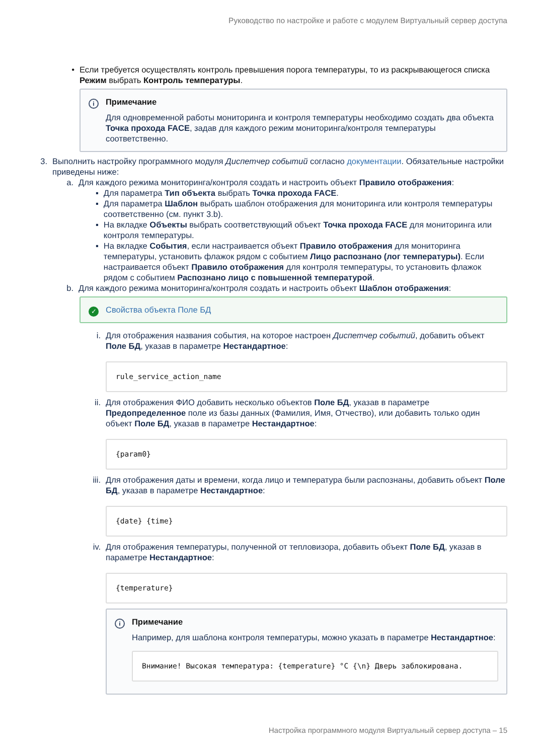Руководство по настройке и работе с модулем Виртуальный сервер доступа
• Если требуется осуществлять контроль превышения порога температуры, то из раскрывающегося списка Режим выбрать Контроль температуры.
i
Примечание
Для одновременной работы мониторинга и контроля температуры необходимо создать два объекта Точка прохода FACE, задав для каждого режим мониторинга/контроля температуры соответственно.
3.
Выполнить настройку программного модуля Диспетчер событий согласно документации. Обязательные настройки приведены ниже:
a.
Для каждого режима мониторинга/контроля создать и настроить объект Правило отображения:
▪ Для параметра Тип объекта выбрать Точка прохода FACE.
▪ Для параметра Шаблон выбрать шаблон отображения для мониторинга или контроля температуры соответственно (см. пункт 3.b).
▪ На вкладке Объекты выбрать соответствующий объект Точка прохода FACE для мониторинга или контроля температуры.
▪ На вкладке События, если настраивается объект Правило отображения для мониторинга температуры, установить флажок рядом с событием Лицо распознано (лог температуры). Если настраивается объект Правило отображения для контроля температуры, то установить флажок рядом с событием Распознано лицо с повышенной температурой.
b.
Для каждого режима мониторинга/контроля создать и настроить объект Шаблон отображения:
✓ Свойства объекта Поле БД
i. Для отображения названия события, на которое настроен Диспетчер событий, добавить объект Поле БД, указав в параметре Нестандартное:
rule_service_action_name
ii.
Для отображения ФИО добавить несколько объектов Поле БД, указав в параметре Предопределенное поле из базы данных (Фамилия, Имя, Отчество), или добавить только один объект Поле БД, указав в параметре Нестандартное:
{param0}
iii.
Для отображения даты и времени, когда лицо и температура были распознаны, добавить объект Поле БД, указав в параметре Нестандартное:
{date} {time}
iv.
Для отображения температуры, полученной от тепловизора, добавить объект Поле БД, указав в параметре Нестандартное:
{temperature}
i
Примечание
Например, для шаблона контроля температуры, можно указать в параметре Нестандартное:
Внимание! Высокая температура: {temperature} °C {\n} Дверь заблокирована.
Настройка программного модуля Виртуальный сервер доступа – 15